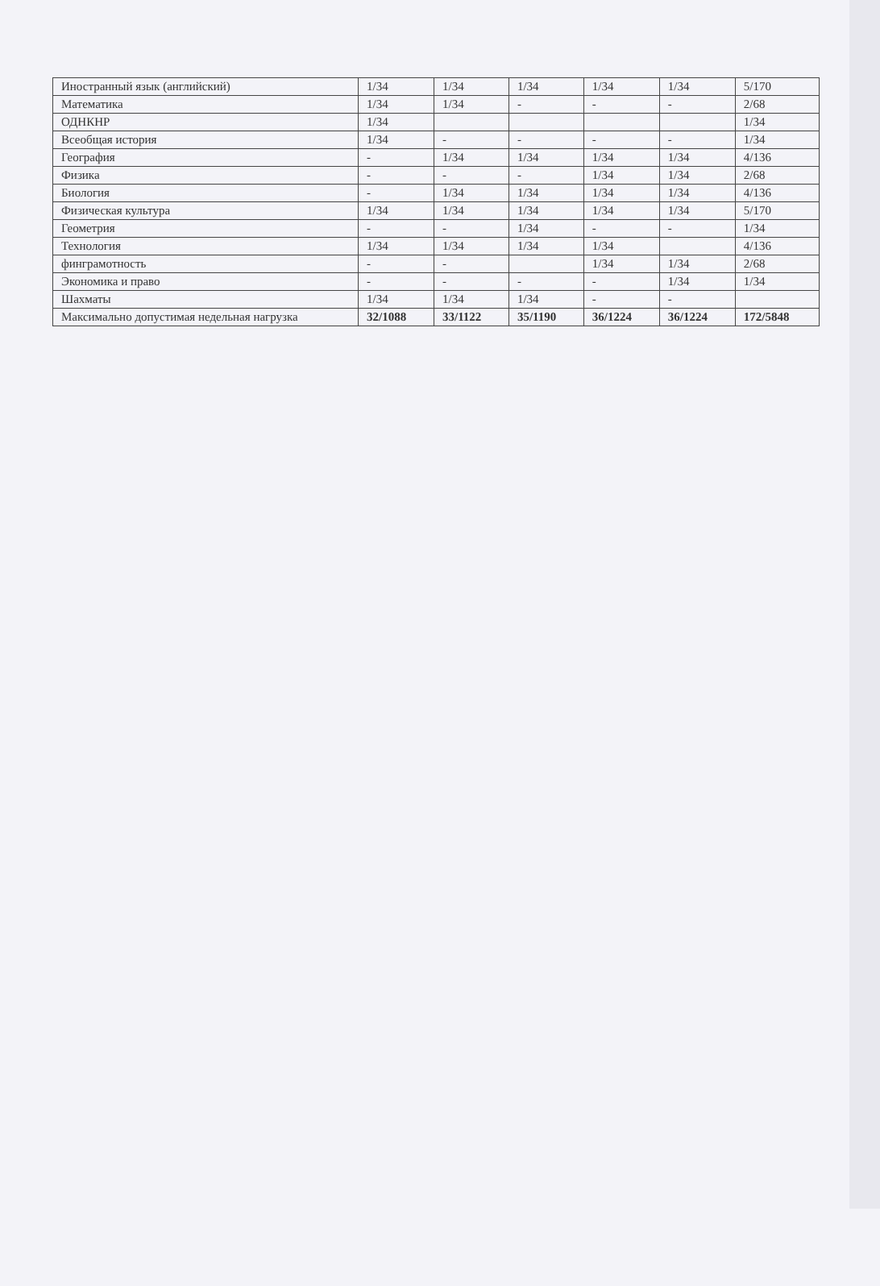| Иностранный язык (английский) | 1/34 | 1/34 | 1/34 | 1/34 | 1/34 | 5/170 |
| Математика | 1/34 | 1/34 | - | - | - | 2/68 |
| ОДНКНР | 1/34 | | | | | 1/34 |
| Всеобщая история | 1/34 | - | - | - | - | 1/34 |
| География | - | 1/34 | 1/34 | 1/34 | 1/34 | 4/136 |
| Физика | - | - | - | 1/34 | 1/34 | 2/68 |
| Биология | - | 1/34 | 1/34 | 1/34 | 1/34 | 4/136 |
| Физическая культура | 1/34 | 1/34 | 1/34 | 1/34 | 1/34 | 5/170 |
| Геометрия | - | - | 1/34 | - | - | 1/34 |
| Технология | 1/34 | 1/34 | 1/34 | 1/34 | | 4/136 |
| финграмотность | - | - | | 1/34 | 1/34 | 2/68 |
| Экономика и право | - | - | - | - | 1/34 | 1/34 |
| Шахматы | 1/34 | 1/34 | 1/34 | - | - | |
| Максимально допустимая недельная нагрузка | 32/1088 | 33/1122 | 35/1190 | 36/1224 | 36/1224 | 172/5848 |